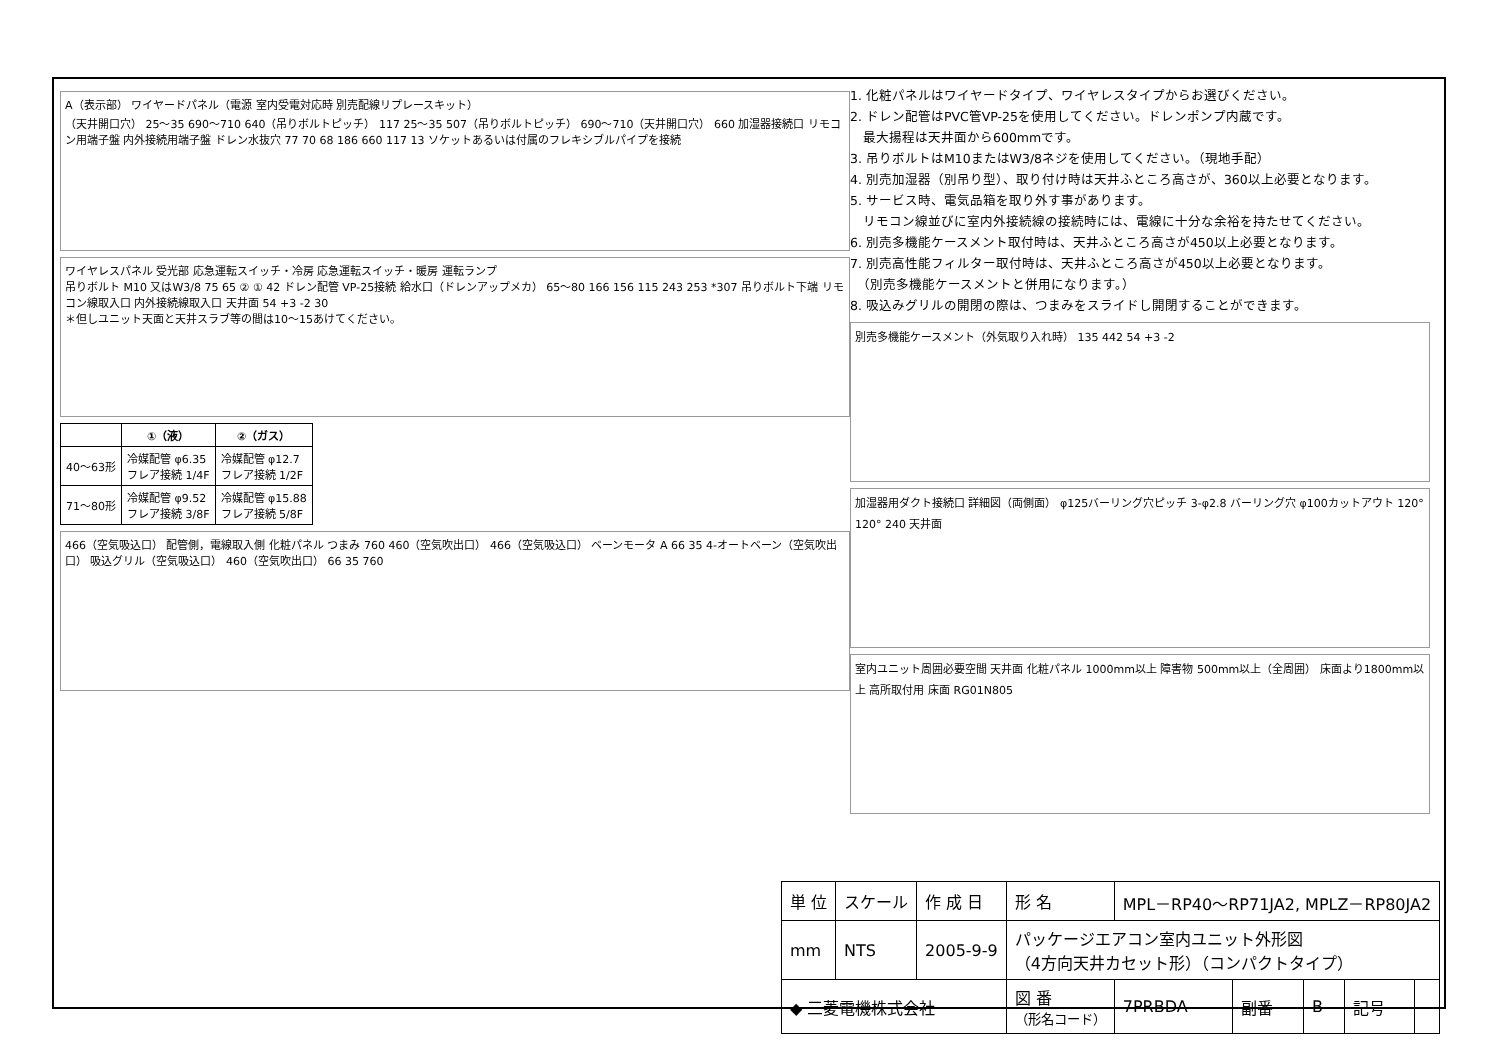A（表示部） ワイヤードパネル（電源 室内受電対応時 別売配線リプレースキット）
（天井開口穴） 25～35 690～710 640（吊りボルトピッチ） 117 25～35 507（吊りボルトピッチ） 690～710（天井開口穴） 660 加湿器接続口 リモコン用端子盤 内外接続用端子盤 ドレン水抜穴 77 70 68 186 660 117 13 ソケットあるいは付属のフレキシブルパイプを接続
ワイヤレスパネル 受光部 応急運転スイッチ・冷房 応急運転スイッチ・暖房 運転ランプ
吊りボルト M10 又はW3/8 75 65 ② ① 42 ドレン配管 VP-25接続 給水口（ドレンアップメカ） 65～80 166 156 115 243 253 *307 吊りボルト下端 リモコン線取入口 内外接続線取入口 天井面 54 +3 -2 30
＊但しユニット天面と天井スラブ等の間は10～15あけてください。
| | ①（液） | ②（ガス） |
| --- | --- | --- |
| 40～63形 | 冷媒配管 φ6.35 フレア接続 1/4F | 冷媒配管 φ12.7 フレア接続 1/2F |
| 71～80形 | 冷媒配管 φ9.52 フレア接続 3/8F | 冷媒配管 φ15.88 フレア接続 5/8F |
466（空気吸込口） 配管側，電線取入側 化粧パネル つまみ 760 460（空気吹出口） 466（空気吸込口） ベーンモータ A 66 35 4-オートベーン（空気吹出口） 吸込グリル（空気吸込口） 460（空気吹出口） 66 35 760
1. 化粧パネルはワイヤードタイプ、ワイヤレスタイプからお選びください。
2. ドレン配管はPVC管VP-25を使用してください。ドレンポンプ内蔵です。
　最大揚程は天井面から600mmです。
3. 吊りボルトはM10またはW3/8ネジを使用してください。（現地手配）
4. 別売加湿器（別吊り型）、取り付け時は天井ふところ高さが、360以上必要となります。
5. サービス時、電気品箱を取り外す事があります。
　リモコン線並びに室内外接続線の接続時には、電線に十分な余裕を持たせてください。
6. 別売多機能ケースメント取付時は、天井ふところ高さが450以上必要となります。
7. 別売高性能フィルター取付時は、天井ふところ高さが450以上必要となります。
　（別売多機能ケースメントと併用になります。）
8. 吸込みグリルの開閉の際は、つまみをスライドし開閉することができます。
別売多機能ケースメント（外気取り入れ時） 135 442 54 +3 -2
加湿器用ダクト接続口 詳細図（両側面） φ125バーリング穴ピッチ 3-φ2.8 バーリング穴 φ100カットアウト 120° 120° 240 天井面
室内ユニット周囲必要空間 天井面 化粧パネル 1000mm以上 障害物 500mm以上（全周囲） 床面より1800mm以上 高所取付用 床面 RG01N805
| 単 位 | スケール | 作 成 日 | 形 名 | MPL－RP40～RP71JA2, MPLZ－RP80JA2 | | | | |
| mm | NTS | 2005-9-9 | パッケージエアコン室内ユニット外形図 （4方向天井カセット形）（コンパクトタイプ） | | | | | |
| ◆ 三菱電機株式会社 | | | 図 番 （形名コード） | 7PRBDA | 副番 | B | 記号 | |